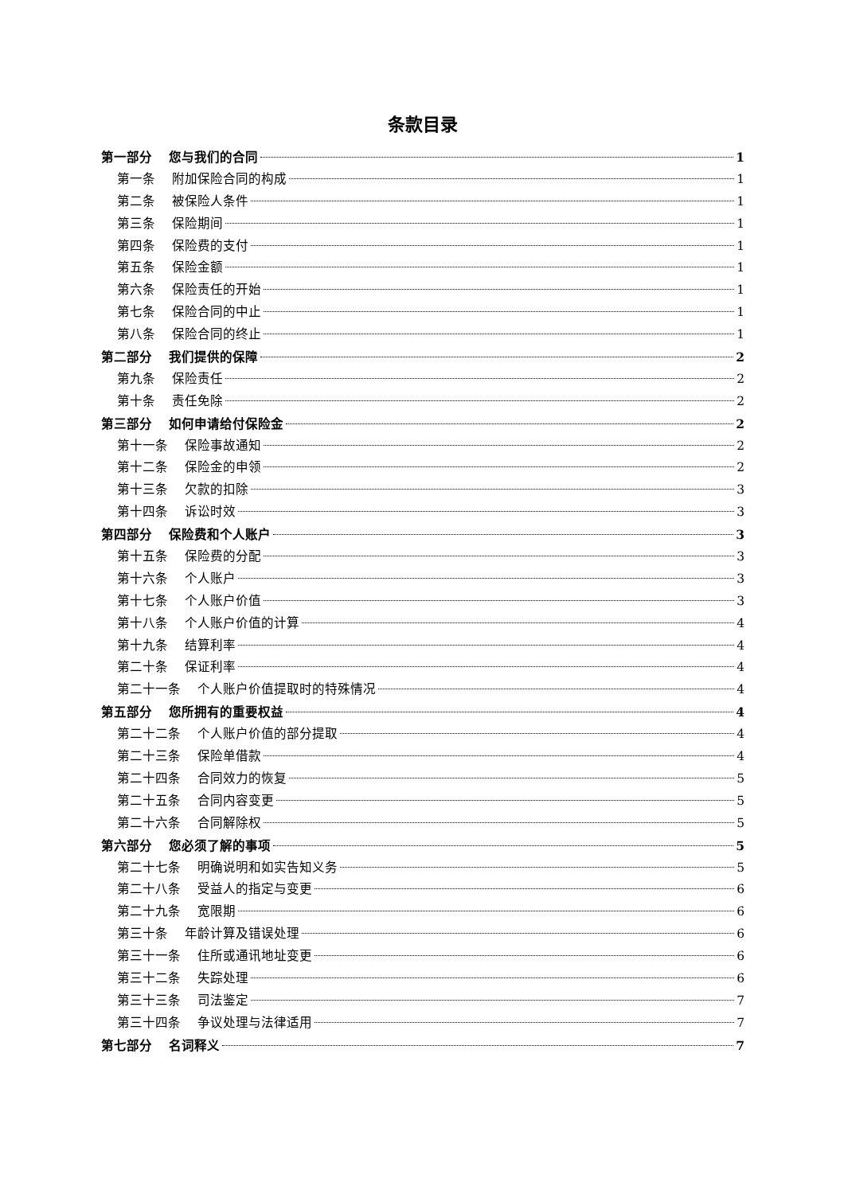条款目录
第一部分　 您与我们的合同 1
第一条　 附加保险合同的构成 1
第二条　 被保险人条件 1
第三条　 保险期间 1
第四条　 保险费的支付 1
第五条　 保险金额 1
第六条　 保险责任的开始 1
第七条　 保险合同的中止 1
第八条　 保险合同的终止 1
第二部分　 我们提供的保障 2
第九条　 保险责任 2
第十条　 责任免除 2
第三部分　 如何申请给付保险金 2
第十一条　 保险事故通知 2
第十二条　 保险金的申领 2
第十三条　 欠款的扣除 3
第十四条　 诉讼时效 3
第四部分　 保险费和个人账户 3
第十五条　 保险费的分配 3
第十六条　 个人账户 3
第十七条　 个人账户价值 3
第十八条　 个人账户价值的计算 4
第十九条　 结算利率 4
第二十条　 保证利率 4
第二十一条　 个人账户价值提取时的特殊情况 4
第五部分　 您所拥有的重要权益 4
第二十二条　 个人账户价值的部分提取 4
第二十三条　 保险单借款 4
第二十四条　 合同效力的恢复 5
第二十五条　 合同内容变更 5
第二十六条　 合同解除权 5
第六部分　 您必须了解的事项 5
第二十七条　 明确说明和如实告知义务 5
第二十八条　 受益人的指定与变更 6
第二十九条　 宽限期 6
第三十条　 年龄计算及错误处理 6
第三十一条　 住所或通讯地址变更 6
第三十二条　 失踪处理 6
第三十三条　 司法鉴定 7
第三十四条　 争议处理与法律适用 7
第七部分　 名词释义 7